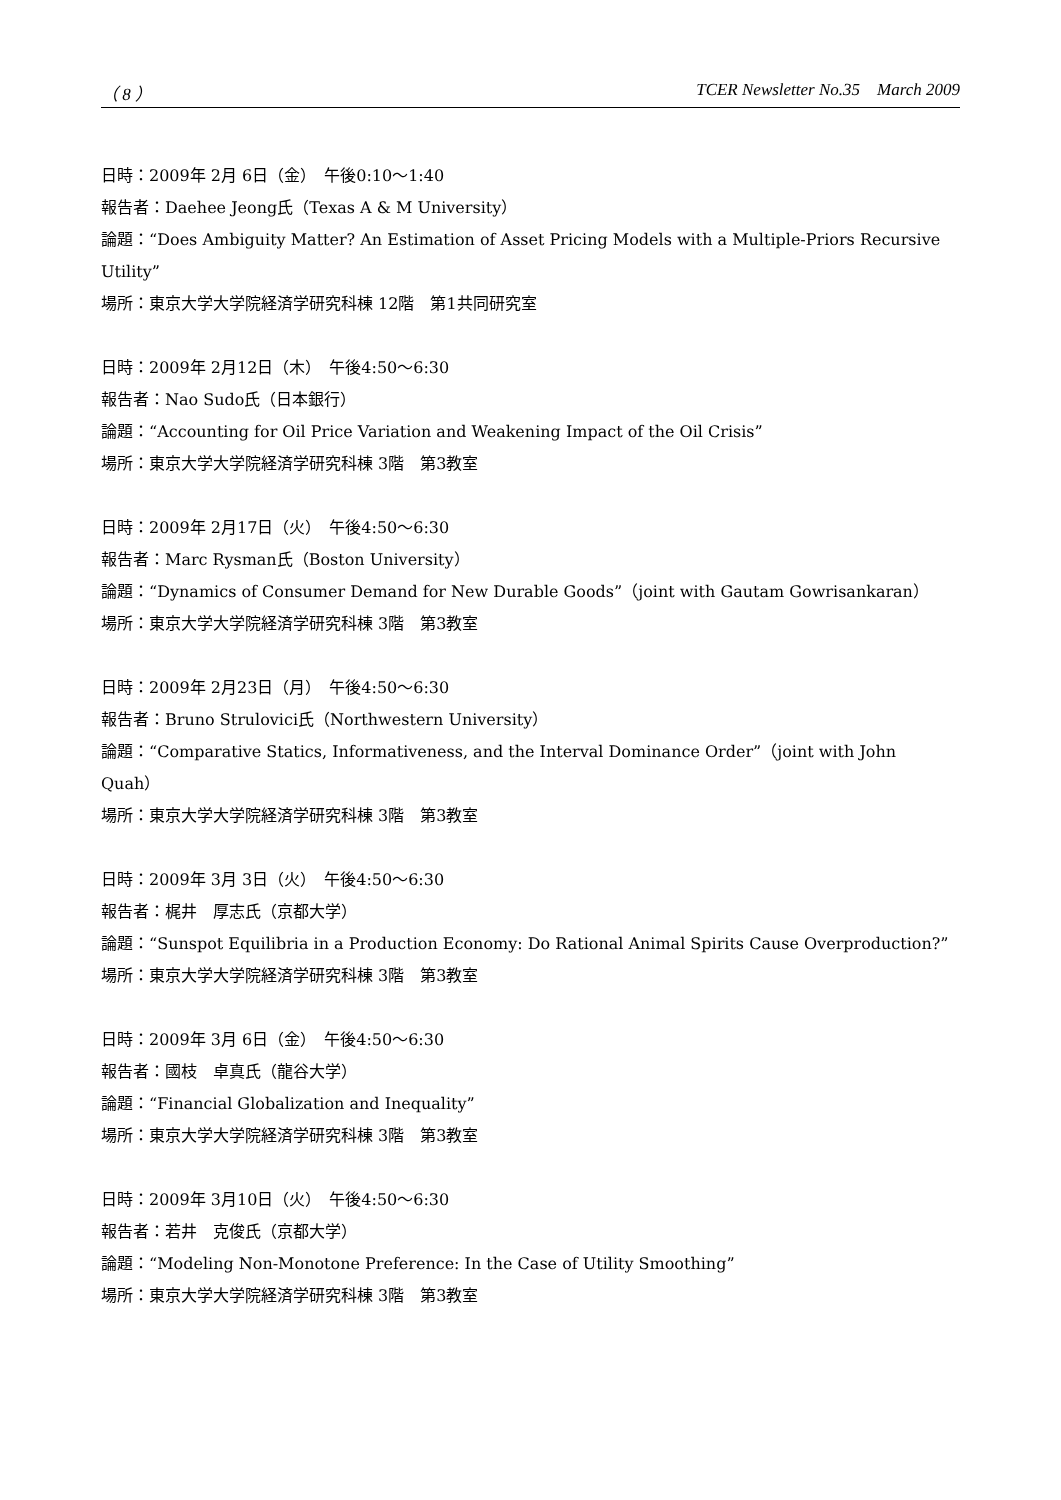（ 8 ） TCER Newsletter No.35　March 2009
日時：2009年 2月 6日（金）　午後0:10～1:40
報告者：Daehee Jeong氏（Texas A & M University）
論題：“Does Ambiguity Matter? An Estimation of Asset Pricing Models with a Multiple-Priors Recursive Utility”
場所：東京大学大学院経済学研究科棟 12階　第1共同研究室
日時：2009年 2月12日（木）　午後4:50～6:30
報告者：Nao Sudo氏（日本銀行）
論題：“Accounting for Oil Price Variation and Weakening Impact of the Oil Crisis”
場所：東京大学大学院経済学研究科棟 3階　第3教室
日時：2009年 2月17日（火）　午後4:50～6:30
報告者：Marc Rysman氏（Boston University）
論題：“Dynamics of Consumer Demand for New Durable Goods”（joint with Gautam Gowrisankaran）
場所：東京大学大学院経済学研究科棟 3階　第3教室
日時：2009年 2月23日（月）　午後4:50～6:30
報告者：Bruno Strulovici氏（Northwestern University）
論題：“Comparative Statics, Informativeness, and the Interval Dominance Order”（joint with John Quah）
場所：東京大学大学院経済学研究科棟 3階　第3教室
日時：2009年 3月 3日（火）　午後4:50～6:30
報告者：梶井　厚志氏（京都大学）
論題：“Sunspot Equilibria in a Production Economy: Do Rational Animal Spirits Cause Overproduction?”
場所：東京大学大学院経済学研究科棟 3階　第3教室
日時：2009年 3月 6日（金）　午後4:50～6:30
報告者：國枝　卓真氏（龍谷大学）
論題：“Financial Globalization and Inequality”
場所：東京大学大学院経済学研究科棟 3階　第3教室
日時：2009年 3月10日（火）　午後4:50～6:30
報告者：若井　克俊氏（京都大学）
論題：“Modeling Non-Monotone Preference: In the Case of Utility Smoothing”
場所：東京大学大学院経済学研究科棟 3階　第3教室